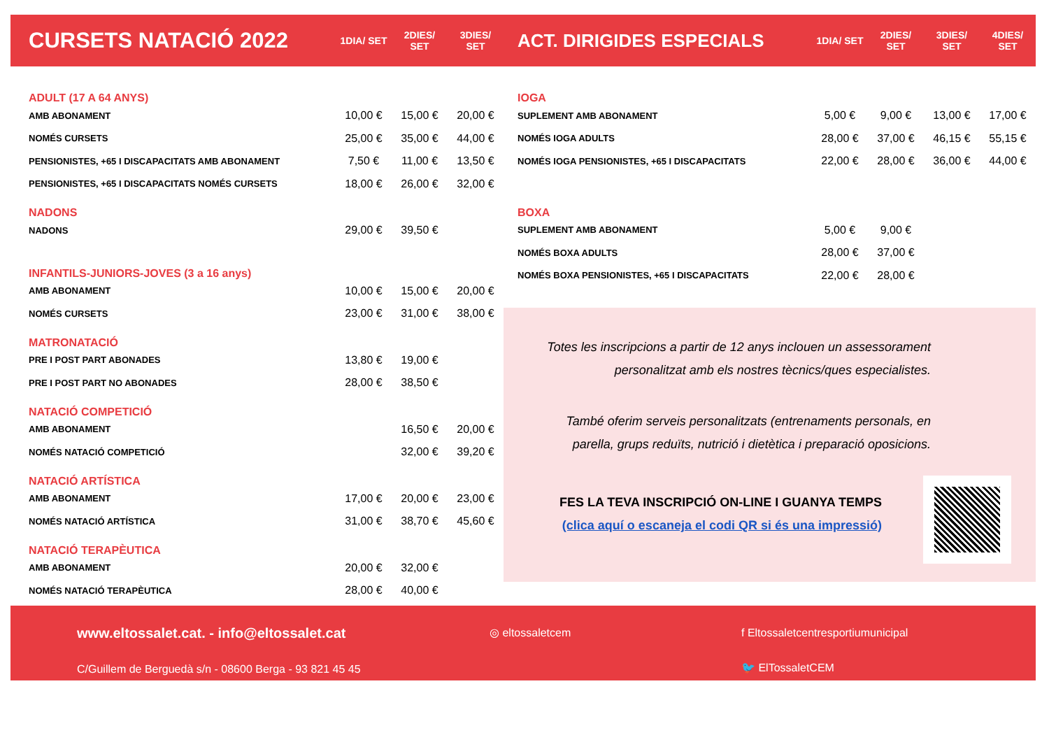| CURSETS NATACIÓ 2022 | 1DIA/ SET | 2DIES/ SET | 3DIES/ SET |
| --- | --- | --- | --- |
| ADULT (17 A 64 ANYS) | | | |
| AMB ABONAMENT | 10,00 € | 15,00 € | 20,00 € |
| NOMÉS CURSETS | 25,00 € | 35,00 € | 44,00 € |
| PENSIONISTES, +65 I DISCAPACITATS AMB ABONAMENT | 7,50 € | 11,00 € | 13,50 € |
| PENSIONISTES, +65 I DISCAPACITATS NOMÉS CURSETS | 18,00 € | 26,00 € | 32,00 € |
| NADONS | | | |
| NADONS | 29,00 € | 39,50 € | |
| INFANTILS-JUNIORS-JOVES (3 a 16 anys) | | | |
| AMB ABONAMENT | 10,00 € | 15,00 € | 20,00 € |
| NOMÉS CURSETS | 23,00 € | 31,00 € | 38,00 € |
| MATRONATACIÓ | | | |
| PRE I POST PART ABONADES | 13,80 € | 19,00 € | |
| PRE I POST PART NO ABONADES | 28,00 € | 38,50 € | |
| NATACIÓ COMPETICIÓ | | | |
| AMB ABONAMENT | | 16,50 € | 20,00 € |
| NOMÉS NATACIÓ COMPETICIÓ | | 32,00 € | 39,20 € |
| NATACIÓ ARTÍSTICA | | | |
| AMB ABONAMENT | 17,00 € | 20,00 € | 23,00 € |
| NOMÉS NATACIÓ ARTÍSTICA | 31,00 € | 38,70 € | 45,60 € |
| NATACIÓ TERAPÈUTICA | | | |
| AMB ABONAMENT | 20,00 € | 32,00 € | |
| NOMÉS NATACIÓ TERAPÈUTICA | 28,00 € | 40,00 € | |
| ACT. DIRIGIDES ESPECIALS | 1DIA/ SET | 2DIES/ SET | 3DIES/ SET | 4DIES/ SET |
| --- | --- | --- | --- | --- |
| IOGA | | | | |
| SUPLEMENT AMB ABONAMENT | 5,00 € | 9,00 € | 13,00 € | 17,00 € |
| NOMÉS IOGA ADULTS | 28,00 € | 37,00 € | 46,15 € | 55,15 € |
| NOMÉS IOGA PENSIONISTES, +65 I DISCAPACITATS | 22,00 € | 28,00 € | 36,00 € | 44,00 € |
| BOXA | | | | |
| SUPLEMENT AMB ABONAMENT | 5,00 € | 9,00 € | | |
| NOMÉS BOXA ADULTS | 28,00 € | 37,00 € | | |
| NOMÉS BOXA PENSIONISTES, +65 I DISCAPACITATS | 22,00 € | 28,00 € | | |
Totes les inscripcions a partir de 12 anys inclouen un assessorament personalitzat amb els nostres tècnics/ques especialistes.
També oferim serveis personalitzats (entrenaments personals, en parella, grups reduïts, nutrició i dietètica i preparació oposicions.
FES LA TEVA INSCRIPCIÓ ON-LINE I GUANYA TEMPS
(clica aquí o escaneja el codi QR si és una impressió)
www.eltossalet.cat. - info@eltossalet.cat
C/Guillem de Berguedà s/n - 08600 Berga - 93 821 45 45
◎ eltossaletcem f Eltossaletcentresportiumunicipal
🐦 ElTossaletCEM